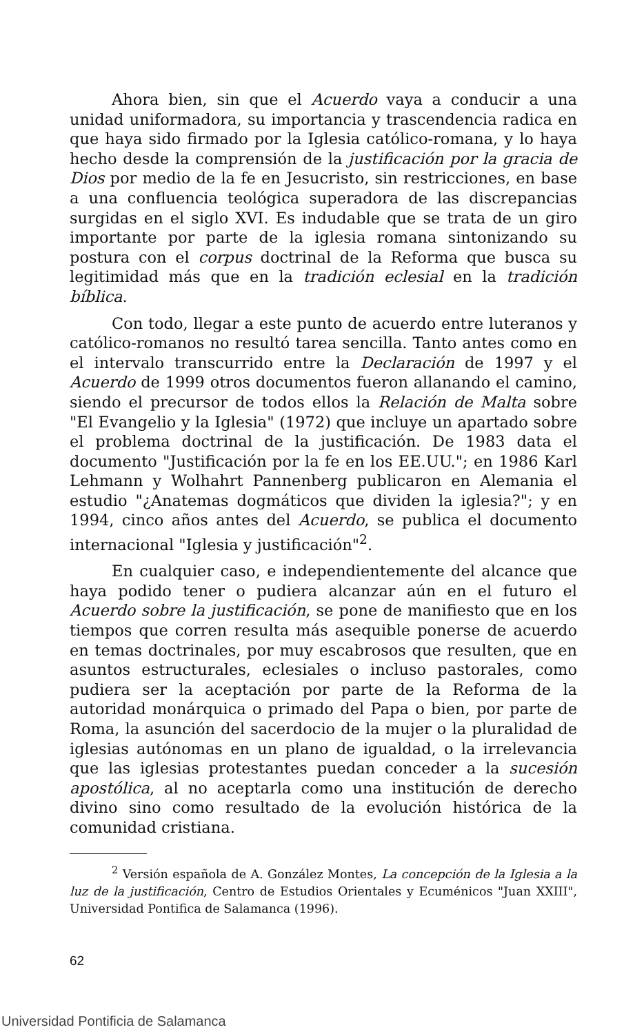Ahora bien, sin que el Acuerdo vaya a conducir a una unidad uniformadora, su importancia y trascendencia radica en que haya sido firmado por la Iglesia católico-romana, y lo haya hecho desde la comprensión de la justificación por la gracia de Dios por medio de la fe en Jesucristo, sin restricciones, en base a una confluencia teológica superadora de las discrepancias surgidas en el siglo XVI. Es indudable que se trata de un giro importante por parte de la iglesia romana sintonizando su postura con el corpus doctrinal de la Reforma que busca su legitimidad más que en la tradición eclesial en la tradición bíblica.
Con todo, llegar a este punto de acuerdo entre luteranos y católico-romanos no resultó tarea sencilla. Tanto antes como en el intervalo transcurrido entre la Declaración de 1997 y el Acuerdo de 1999 otros documentos fueron allanando el camino, siendo el precursor de todos ellos la Relación de Malta sobre "El Evangelio y la Iglesia" (1972) que incluye un apartado sobre el problema doctrinal de la justificación. De 1983 data el documento "Justificación por la fe en los EE.UU."; en 1986 Karl Lehmann y Wolhahrt Pannenberg publicaron en Alemania el estudio "¿Anatemas dogmáticos que dividen la iglesia?"; y en 1994, cinco años antes del Acuerdo, se publica el documento internacional "Iglesia y justificación"<sup>2</sup>.
En cualquier caso, e independientemente del alcance que haya podido tener o pudiera alcanzar aún en el futuro el Acuerdo sobre la justificación, se pone de manifiesto que en los tiempos que corren resulta más asequible ponerse de acuerdo en temas doctrinales, por muy escabrosos que resulten, que en asuntos estructurales, eclesiales o incluso pastorales, como pudiera ser la aceptación por parte de la Reforma de la autoridad monárquica o primado del Papa o bien, por parte de Roma, la asunción del sacerdocio de la mujer o la pluralidad de iglesias autónomas en un plano de igualdad, o la irrelevancia que las iglesias protestantes puedan conceder a la sucesión apostólica, al no aceptarla como una institución de derecho divino sino como resultado de la evolución histórica de la comunidad cristiana.
<sup>2</sup> Versión española de A. González Montes, La concepción de la Iglesia a la luz de la justificación, Centro de Estudios Orientales y Ecuménicos "Juan XXIII", Universidad Pontifica de Salamanca (1996).
62
Universidad Pontificia de Salamanca